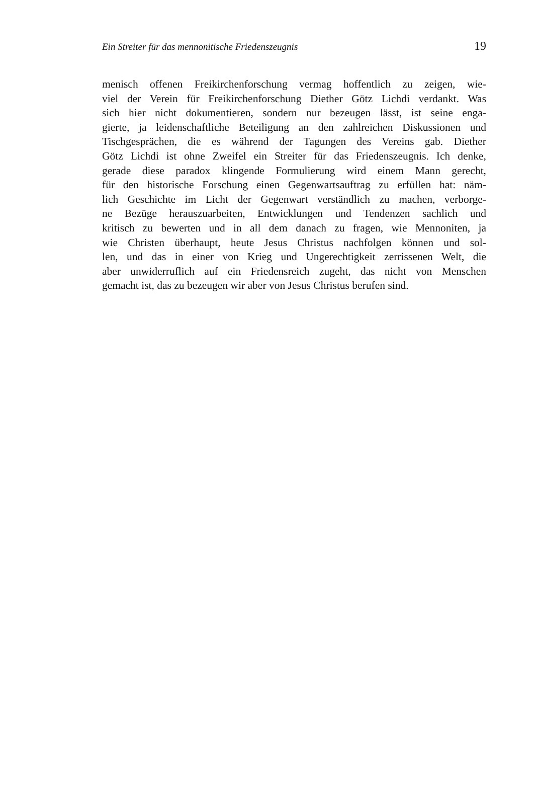Ein Streiter für das mennonitische Friedenszeugnis 19
menisch offenen Freikirchenforschung vermag hoffentlich zu zeigen, wie-
viel der Verein für Freikirchenforschung Diether Götz Lichdi verdankt. Was
sich hier nicht dokumentieren, sondern nur bezeugen lässt, ist seine enga-
gierte, ja leidenschaftliche Beteiligung an den zahlreichen Diskussionen und
Tischgesprächen, die es während der Tagungen des Vereins gab. Diether
Götz Lichdi ist ohne Zweifel ein Streiter für das Friedenszeugnis. Ich denke,
gerade diese paradox klingende Formulierung wird einem Mann gerecht,
für den historische Forschung einen Gegenwartsauftrag zu erfüllen hat: näm-
lich Geschichte im Licht der Gegenwart verständlich zu machen, verborge-
ne Bezüge herauszuarbeiten, Entwicklungen und Tendenzen sachlich und
kritisch zu bewerten und in all dem danach zu fragen, wie Mennoniten, ja
wie Christen überhaupt, heute Jesus Christus nachfolgen können und sol-
len, und das in einer von Krieg und Ungerechtigkeit zerrissenen Welt, die
aber unwiderruflich auf ein Friedensreich zugeht, das nicht von Menschen
gemacht ist, das zu bezeugen wir aber von Jesus Christus berufen sind.